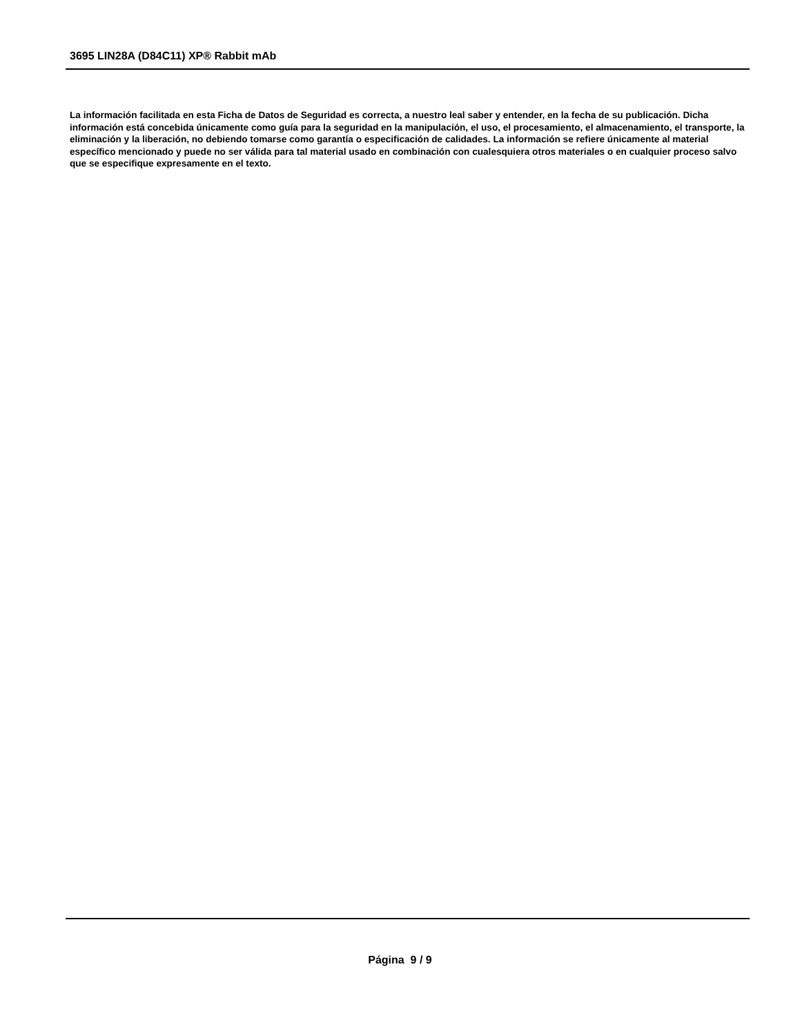3695 LIN28A (D84C11) XP® Rabbit mAb
La información facilitada en esta Ficha de Datos de Seguridad es correcta, a nuestro leal saber y entender, en la fecha de su publicación. Dicha información está concebida únicamente como guía para la seguridad en la manipulación, el uso, el procesamiento, el almacenamiento, el transporte, la eliminación y la liberación, no debiendo tomarse como garantía o especificación de calidades. La información se refiere únicamente al material específico mencionado y puede no ser válida para tal material usado en combinación con cualesquiera otros materiales o en cualquier proceso salvo que se especifique expresamente en el texto.
Página 9 / 9